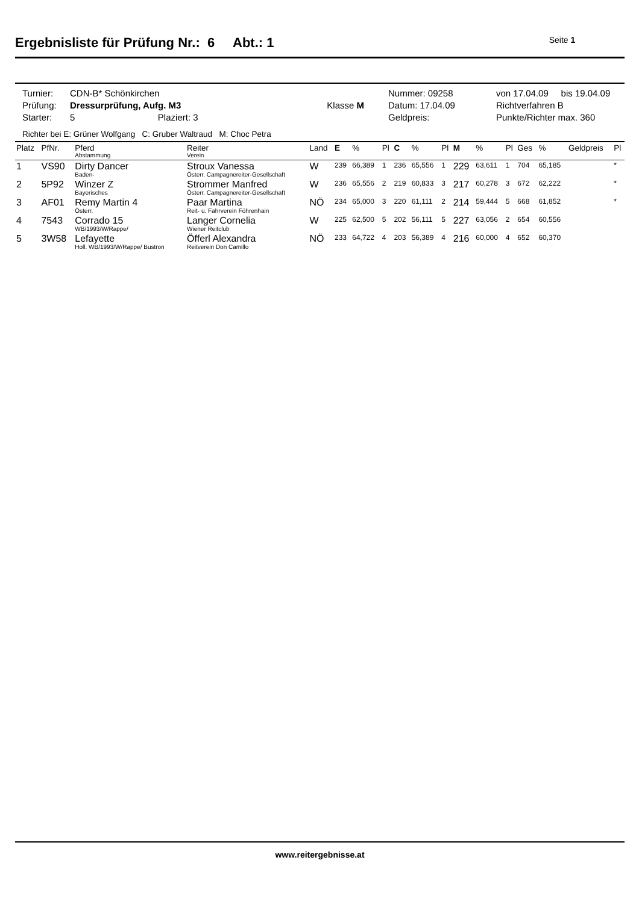Ergebnisliste für Prüfung Nr.: 6 Abt.: 1
Seite 1
| Turnier: | CDN-B* Schönkirchen | | Nummer: 09258 | von 17.04.09 bis 19.04.09 |
| Prüfung: | Dressurprüfung, Aufg. M3 | Klasse M | Datum: 17.04.09 | Richtverfahren B |
| Starter: | 5 Plaziert: 3 | | Geldpreis: | Punkte/Richter max. 360 |
Richter bei E: Grüner Wolfgang C: Gruber Waltraud M: Choc Petra
| Platz | PfNr. | Pferd Abstammung | Reiter Verein | Land | E | % | Pl | C | % | Pl | M | % | Pl | Ges | % | Geldpreis | Pl |
| --- | --- | --- | --- | --- | --- | --- | --- | --- | --- | --- | --- | --- | --- | --- | --- | --- | --- |
| 1 | VS90 | Dirty Dancer Baden- | Stroux Vanessa Österr. Campagnereiter-Gesellschaft | W | 239 | 66,389 | 1 | 236 | 65,556 | 1 | 229 | 63,611 | 1 | 704 | 65,185 | | * |
| 2 | 5P92 | Winzer Z Bayerisches | Strommer Manfred Österr. Campagnereiter-Gesellschaft | W | 236 | 65,556 | 2 | 219 | 60,833 | 3 | 217 | 60,278 | 3 | 672 | 62,222 | | * |
| 3 | AF01 | Remy Martin 4 Österr. | Paar Martina Reit- u. Fahrverein Föhrenhain | NÖ | 234 | 65,000 | 3 | 220 | 61,111 | 2 | 214 | 59,444 | 5 | 668 | 61,852 | | * |
| 4 | 7543 | Corrado 15 WB/1993/W/Rappe/ | Langer Cornelia Wiener Reitclub | W | 225 | 62,500 | 5 | 202 | 56,111 | 5 | 227 | 63,056 | 2 | 654 | 60,556 | | |
| 5 | 3W58 | Lefayette Holl. WB/1993/W/Rappe/ Bustron | Öfferl Alexandra Reitverein Don Camillo | NÖ | 233 | 64,722 | 4 | 203 | 56,389 | 4 | 216 | 60,000 | 4 | 652 | 60,370 | | |
www.reitergebnisse.at